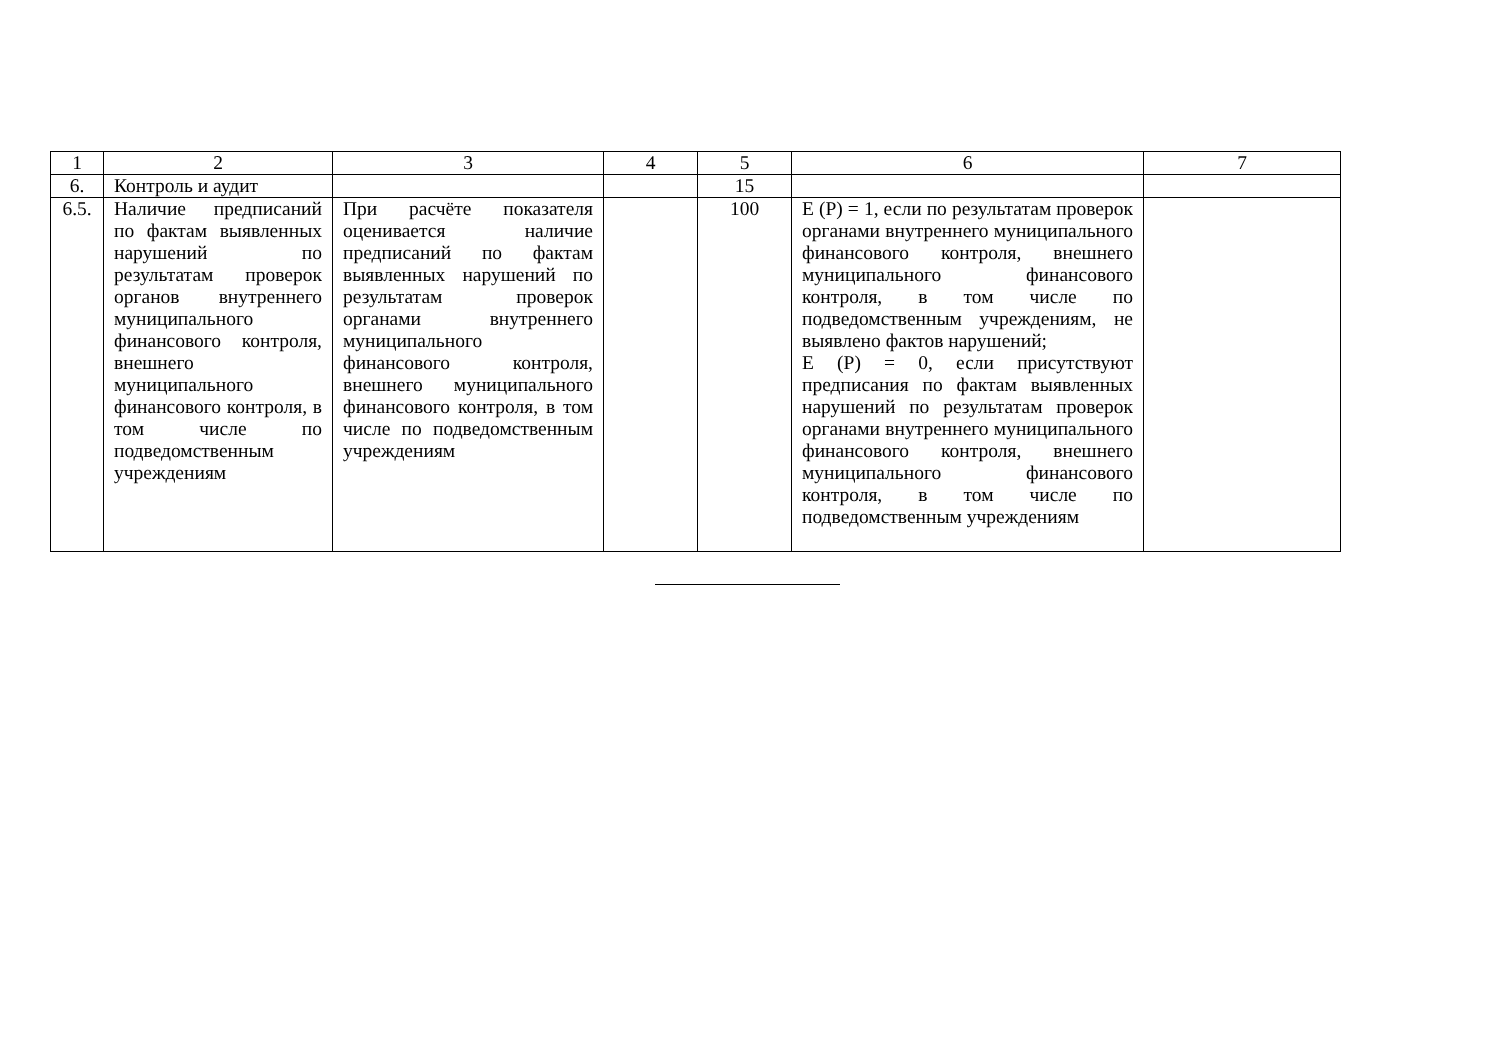| 1 | 2 | 3 | 4 | 5 | 6 | 7 |
| 6. | Контроль и аудит | | | 15 | | |
| 6.5. | Наличие предписаний по фактам выявленных нарушений по результатам проверок органов внутреннего муниципального финансового контроля, внешнего муниципального финансового контроля, в том числе по подведомственным учреждениям | При расчёте показателя оценивается наличие предписаний по фактам выявленных нарушений по результатам проверок органами внутреннего муниципального финансового контроля, внешнего муниципального финансового контроля, в том числе по подведомственным учреждениям | | 100 | Е (Р) = 1, если по результатам проверок органами внутреннего муниципального финансового контроля, внешнего муниципального финансового контроля, в том числе по подведомственным учреждениям, не выявлено фактов нарушений; Е (Р) = 0, если присутствуют предписания по фактам выявленных нарушений по результатам проверок органами внутреннего муниципального финансового контроля, внешнего муниципального финансового контроля, в том числе по подведомственным учреждениям | |